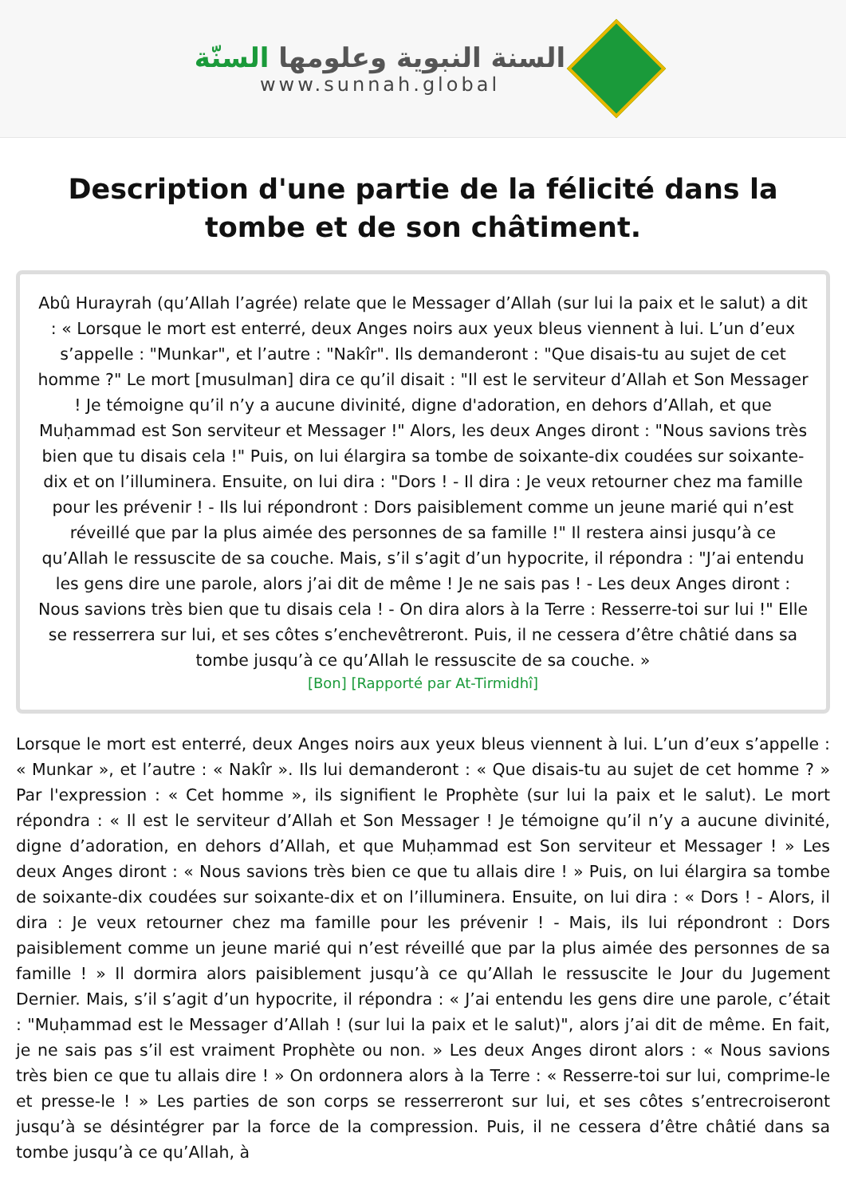السنة النبوية وعلومها السنّة
www.sunnah.global
Description d'une partie de la félicité dans la tombe et de son châtiment.
Abû Hurayrah (qu’Allah l’agrée) relate que le Messager d’Allah (sur lui la paix et le salut) a dit : « Lorsque le mort est enterré, deux Anges noirs aux yeux bleus viennent à lui. L’un d’eux s’appelle : "Munkar", et l’autre : "Nakîr". Ils demanderont : "Que disais-tu au sujet de cet homme ?" Le mort [musulman] dira ce qu’il disait : "Il est le serviteur d’Allah et Son Messager ! Je témoigne qu’il n’y a aucune divinité, digne d'adoration, en dehors d’Allah, et que Muḥammad est Son serviteur et Messager !" Alors, les deux Anges diront : "Nous savions très bien que tu disais cela !" Puis, on lui élargira sa tombe de soixante-dix coudées sur soixante-dix et on l’illuminera. Ensuite, on lui dira : "Dors ! - Il dira : Je veux retourner chez ma famille pour les prévenir ! - Ils lui répondront : Dors paisiblement comme un jeune marié qui n’est réveillé que par la plus aimée des personnes de sa famille !" Il restera ainsi jusqu’à ce qu’Allah le ressuscite de sa couche. Mais, s’il s’agit d’un hypocrite, il répondra : "J’ai entendu les gens dire une parole, alors j’ai dit de même ! Je ne sais pas ! - Les deux Anges diront : Nous savions très bien que tu disais cela ! - On dira alors à la Terre : Resserre-toi sur lui !" Elle se resserrera sur lui, et ses côtes s’enchevêtreront. Puis, il ne cessera d’être châtié dans sa tombe jusqu’à ce qu’Allah le ressuscite de sa couche. »
[Bon] [Rapporté par At-Tirmidhî]
Lorsque le mort est enterré, deux Anges noirs aux yeux bleus viennent à lui. L’un d’eux s’appelle : « Munkar », et l’autre : « Nakîr ». Ils lui demanderont : « Que disais-tu au sujet de cet homme ? » Par l'expression : « Cet homme », ils signifient le Prophète (sur lui la paix et le salut). Le mort répondra : « Il est le serviteur d’Allah et Son Messager ! Je témoigne qu’il n’y a aucune divinité, digne d’adoration, en dehors d’Allah, et que Muḥammad est Son serviteur et Messager ! » Les deux Anges diront : « Nous savions très bien ce que tu allais dire ! » Puis, on lui élargira sa tombe de soixante-dix coudées sur soixante-dix et on l’illuminera. Ensuite, on lui dira : « Dors ! - Alors, il dira : Je veux retourner chez ma famille pour les prévenir ! - Mais, ils lui répondront : Dors paisiblement comme un jeune marié qui n’est réveillé que par la plus aimée des personnes de sa famille ! » Il dormira alors paisiblement jusqu’à ce qu’Allah le ressuscite le Jour du Jugement Dernier. Mais, s’il s’agit d’un hypocrite, il répondra : « J’ai entendu les gens dire une parole, c’était : "Muḥammad est le Messager d’Allah ! (sur lui la paix et le salut)", alors j’ai dit de même. En fait, je ne sais pas s’il est vraiment Prophète ou non. » Les deux Anges diront alors : « Nous savions très bien ce que tu allais dire ! » On ordonnera alors à la Terre : « Resserre-toi sur lui, comprime-le et presse-le ! » Les parties de son corps se resserreront sur lui, et ses côtes s’entrecroiseront jusqu’à se désintégrer par la force de la compression. Puis, il ne cessera d’être châtié dans sa tombe jusqu’à ce qu’Allah, à